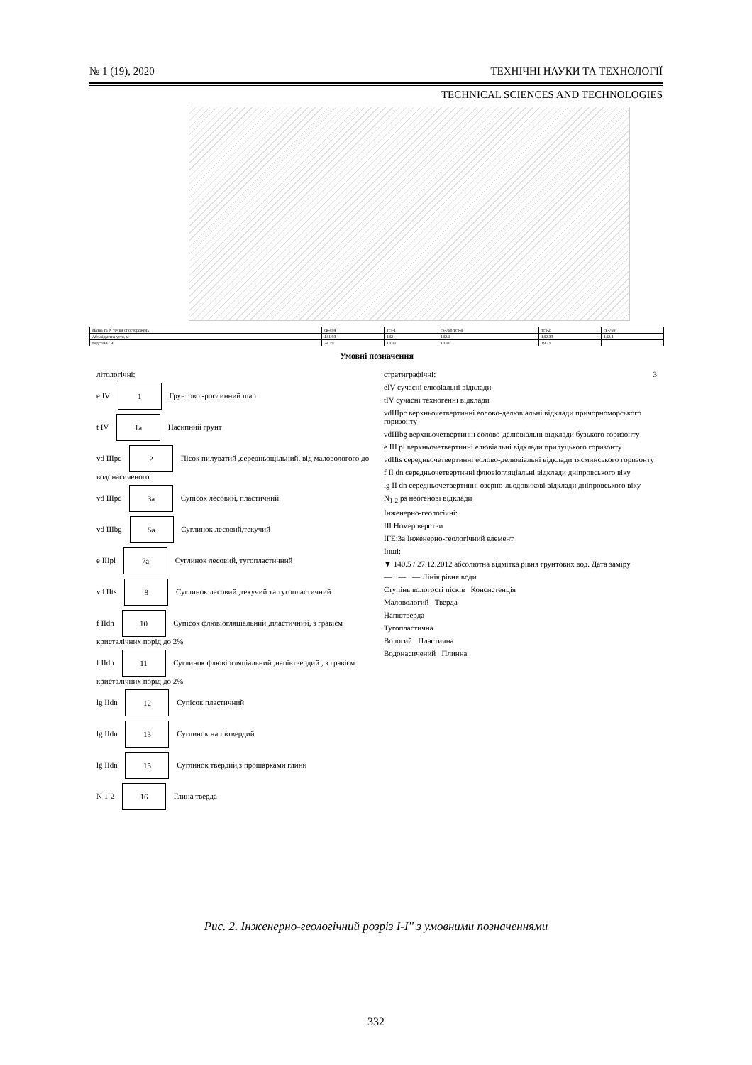№ 1 (19), 2020 ТЕХНІЧНІ НАУКИ ТА ТЕХНОЛОГІЇ
TECHNICAL SCIENCES AND TECHNOLOGIES
| Назва та N точки спостережень | св-494 | тсз-1 | св-768 тсз-4 | тсз-2 | св-769 |
| Абс.відмітка устя, м | 141.93 | 142 | 142.1 | 142.33 | 142.4 |
| Відстань, м | 24.19 | 18.11 | 18.11 | 19.21 | |
Умовні позначення
літологічні:
e IV 1 Грунтово -рослинний шар
t IV 1a Насипний грунт
vd IIIpc 2 Пісок пилуватий ,середньощільний, від маловологого до водонасиченого
vd IIIpc 3a Супісок лесовий, пластичний
vd IIIbg 5a Суглинок лесовий,текучий
e IIIpl 7a Суглинок лесовий, тугопластичний
vd IIts 8 Суглинок лесовий ,текучий та тугопластичний
f IIdn 10 Супісок флювіогляціальний ,пластичний, з гравієм кристалічних порід до 2%
f IIdn 11 Суглинок флювіогляціальний ,напівтвердий , з гравієм кристалічних порід до 2%
lg IIdn 12 Супісок пластичний
lg IIdn 13 Суглинок напівтвердий
lg IIdn 15 Суглинок твердий,з прошарками глини
N 1-2 16 Глина тверда
стратиграфічні: 3
eIV сучасні елювіальні відклади
tIV сучасні техногенні відклади
vdIIIpc верхньочетвертинні еолово-делювіальні відклади причорноморського горизонту
vdIIIbg верхньочетвертинні еолово-делювіальні відклади бузького горизонту
e III pl верхньочетвертинні елювіальні відклади прилуцького горизонту
vdIIts середньочетвертинні еолово-делювіальні відклади тясминського горизонту
f II dn середньочетвертинні флювіогляціальні відклади дніпровського віку
lg II dn середньочетвертинні озерно-льодовикові відклади дніпровського віку
N<sub>1-2</sub> ps неогенові відклади
Інженерно-геологічні:
III Номер верстви
ІГЕ:3а Інженерно-геологічний елемент
Інші:
▼ 140.5 / 27.12.2012 абсолютна відмітка рівня грунтових вод. Дата заміру
— · — · — Лінія рівня води
Ступінь вологості пісків Консистенція
Маловологий Тверда
Напівтверда
Тугопластична
Вологий Пластична
Водонасичений Плинна
Рис. 2. Інженерно-геологічний розріз І-І'' з умовними позначеннями
332